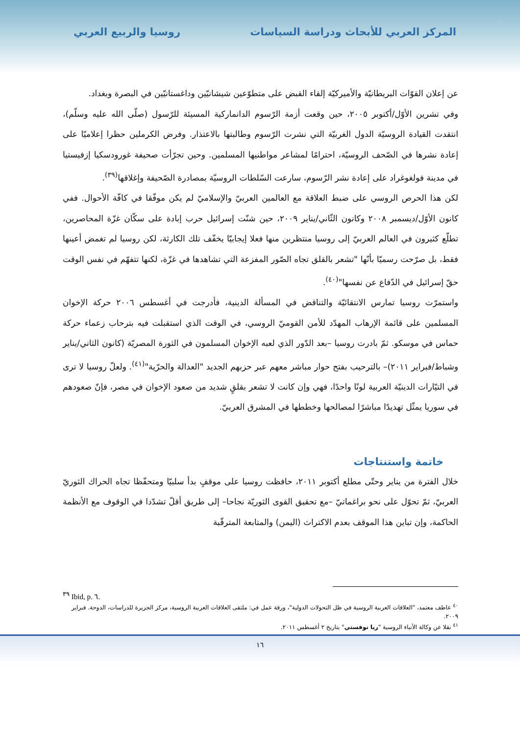المركز العربي للأبحاث ودراسة السياسات
روسيا والربيع العربي
عن إعلان القوّات البريطانيّة والأميركيّة إلقاء القبض على متطوّعين شيشانيّين وداغستانيّين في البصرة وبغداد.
وفي تشرين الأوّل/أكتوبر ٢٠٠٥، حين وقعت أزمة الرّسوم الدانماركية المسيئة للرّسول (صلّى الله عليه وسلّم)، انتقدت القيادة الروسيّة الدول الغربيّة التي نشرت الرّسوم وطالبتها بالاعتذار. وفرض الكرملين حظرا إعلاميّا على إعادة نشرها في الصّحف الروسيّة، احترامًا لمشاعر مواطنيها المسلمين. وحين تجرّأت صحيفة غورودسكيا إزفيستيا في مدينة فولغوغراد على إعادة نشر الرّسوم، سارعت السّلطات الروسيّة بمصادرة الصّحيفة وإغلاقها<sup>(٣٩)</sup>.
لكن هذا الحرص الروسي على ضبط العلاقة مع العالمين العربيّ والإسلاميّ لم يكن موفّقا في كافّة الأحوال. ففي كانون الأوّل/ديسمبر ٢٠٠٨ وكانون الثّاني/يناير ٢٠٠٩، حين شنّت إسرائيل حرب إبادة على سكّان غزّة المحاصرين، تطلّع كثيرون في العالم العربيّ إلى روسيا منتظرين منها فعلا إيجابيّا يخفّف تلك الكارثة، لكن روسيا لم تغمض أعينها فقط، بل صرّحت رسميّا بأنّها "تشعر بالقلق تجاه الصّور المفزعة التي تشاهدها في غزّة، لكنها تتفهّم في نفس الوقت حقّ إسرائيل في الدّفاع عن نفسها"<sup>(٤٠)</sup>.
واستمرّت روسيا تمارس الانتقائيّة والتناقض في المسألة الدينية، فأدرجت في أغسطس ٢٠٠٦ حركة الإخوان المسلمين على قائمة الإرهاب المهدّد للأمن القوميّ الروسي، في الوقت الذي استقبلت فيه بترحاب زعماء حركة حماس في موسكو. ثمّ بادرت روسيا –بعد الدّور الذي لعبه الإخوان المسلمون في الثورة المصريّة (كانون الثاني/يناير وشباط/فبراير ٢٠١١)– بالترحيب بفتح حوار مباشر معهم عبر حزبهم الجديد "العدالة والحرّية"<sup>(٤١)</sup>. ولعلّ روسيا لا ترى في التيّارات الدينيّة العربية لونًا واحدًا، فهي وإن كانت لا تشعر بقلقٍ شديد من صعود الإخوان في مصر، فإنّ صعودهم في سوريا يمثّل تهديدًا مباشرًا لمصالحها وخططها في المشرق العربيّ.
خاتمة واستنتاجات
خلال الفترة من يناير وحتّى مطلع أكتوبر ٢٠١١، حافظت روسيا على موقفٍ بدأ سلبيّا ومتحفّظا تجاه الحراك الثوريّ العربيّ، ثمّ تحوّل على نحو براغماتيّ –مع تحقيق القوى الثوريّة نجاحا– إلى طريق أقلّ تشدّدا في الوقوف مع الأنظمة الحاكمة، وإن تباين هذا الموقف بعدم الاكتراث (اليمن) والمتابعة المترقّبة
<sup>٣٩</sup> Ibid, p. ٦.
<sup>٤٠</sup> عاطف معتمد، "العلاقات العربية الروسية في ظل التحولات الدولية"، ورقة عمل في: ملتقى العلاقات العربية الروسية، مركز الجزيرة للدراسات، الدوحة. فبراير ٢٠٠٩.
<sup>٤١</sup> نقلا عن وكالة الأنباء الروسية "ريا نوفستي" بتاريخ ٢ أغسطس ٢٠١١.
١٦